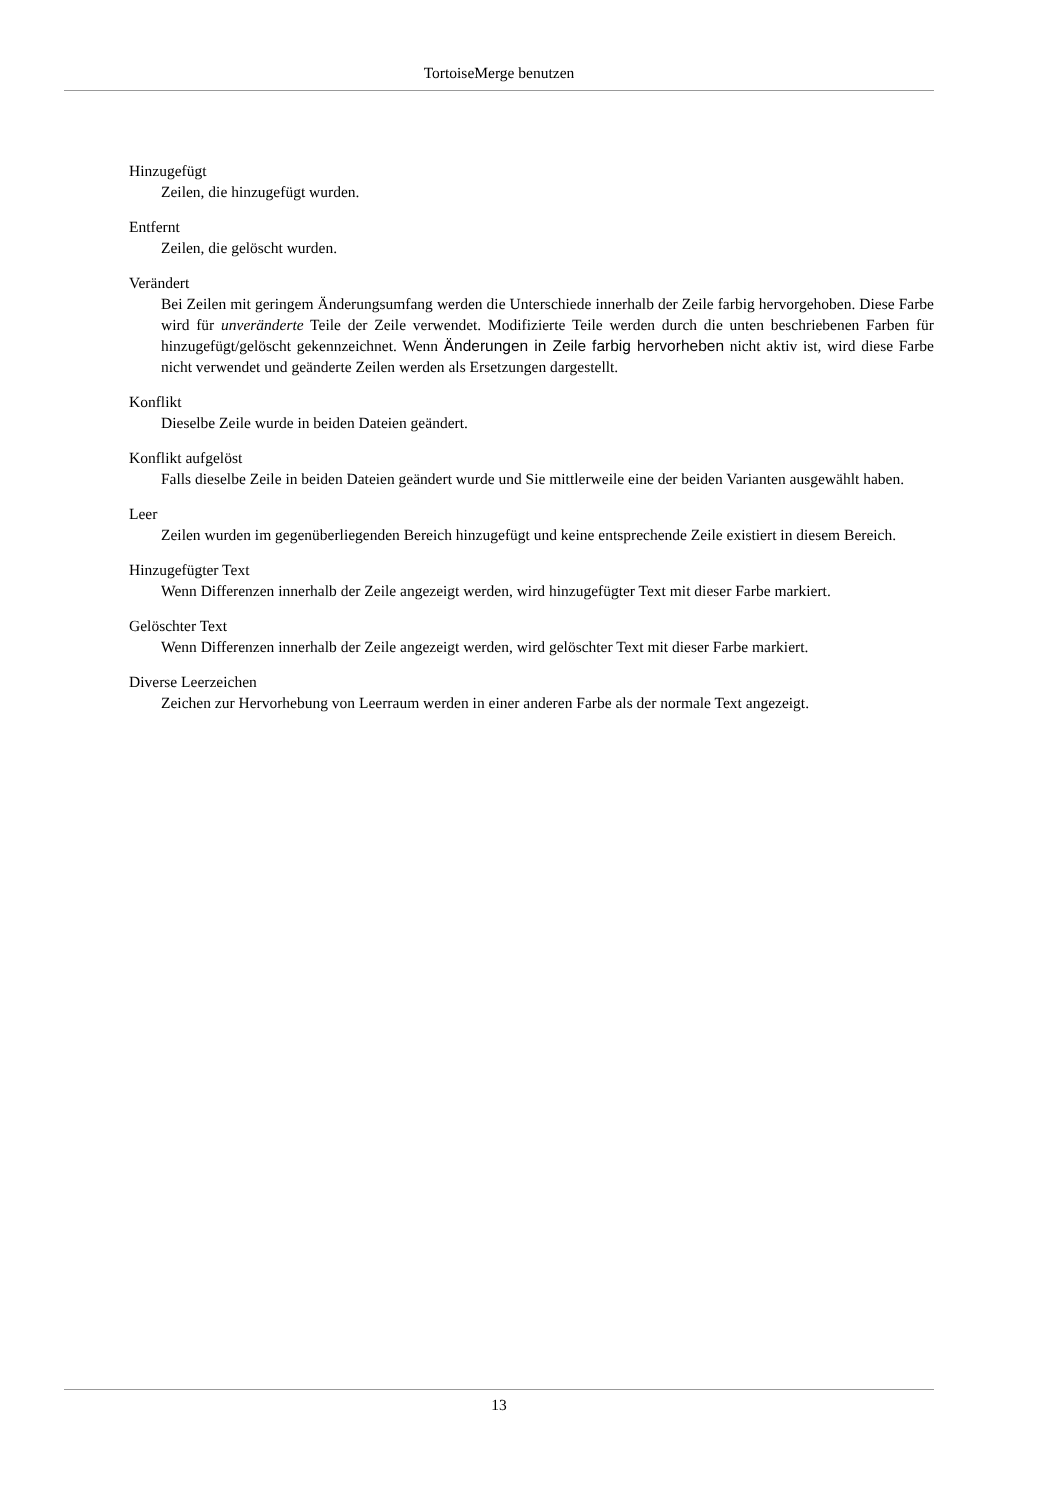TortoiseMerge benutzen
Hinzugefügt
Zeilen, die hinzugefügt wurden.
Entfernt
Zeilen, die gelöscht wurden.
Verändert
Bei Zeilen mit geringem Änderungsumfang werden die Unterschiede innerhalb der Zeile farbig hervorgehoben. Diese Farbe wird für unveränderte Teile der Zeile verwendet. Modifizierte Teile werden durch die unten beschriebenen Farben für hinzugefügt/gelöscht gekennzeichnet. Wenn Änderungen in Zeile farbig hervorheben nicht aktiv ist, wird diese Farbe nicht verwendet und geänderte Zeilen werden als Ersetzungen dargestellt.
Konflikt
Dieselbe Zeile wurde in beiden Dateien geändert.
Konflikt aufgelöst
Falls dieselbe Zeile in beiden Dateien geändert wurde und Sie mittlerweile eine der beiden Varianten ausgewählt haben.
Leer
Zeilen wurden im gegenüberliegenden Bereich hinzugefügt und keine entsprechende Zeile existiert in diesem Bereich.
Hinzugefügter Text
Wenn Differenzen innerhalb der Zeile angezeigt werden, wird hinzugefügter Text mit dieser Farbe markiert.
Gelöschter Text
Wenn Differenzen innerhalb der Zeile angezeigt werden, wird gelöschter Text mit dieser Farbe markiert.
Diverse Leerzeichen
Zeichen zur Hervorhebung von Leerraum werden in einer anderen Farbe als der normale Text angezeigt.
13